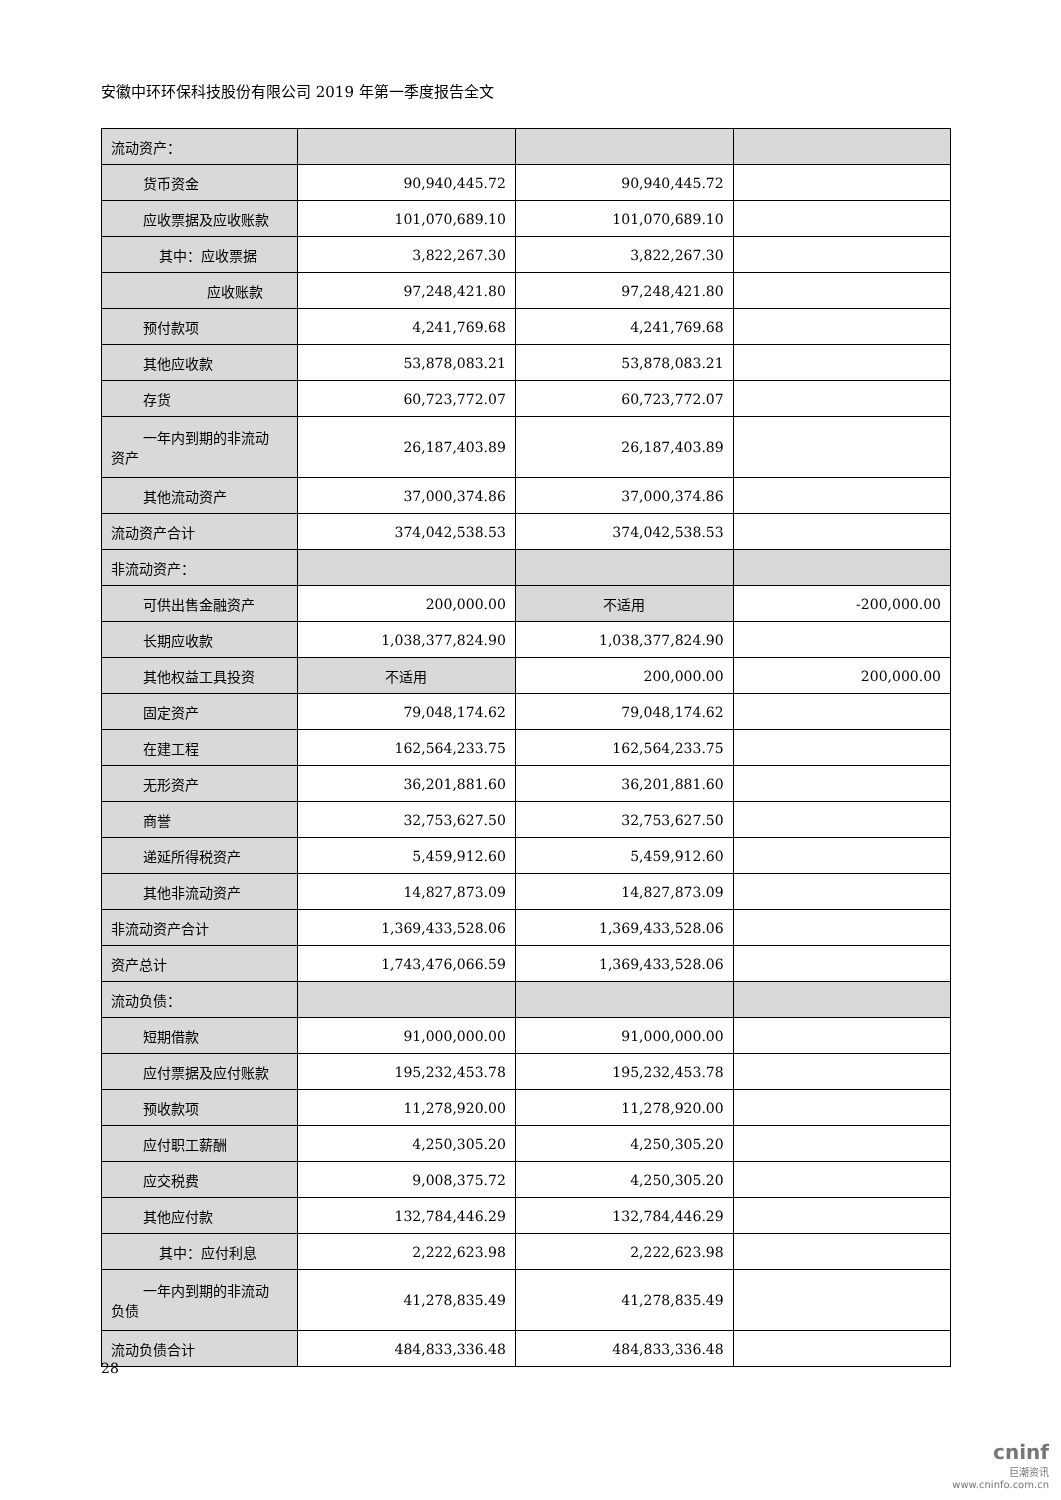安徽中环环保科技股份有限公司 2019 年第一季度报告全文
| 流动资产： | | | |
| 货币资金 | 90,940,445.72 | 90,940,445.72 | |
| 应收票据及应收账款 | 101,070,689.10 | 101,070,689.10 | |
| 其中：应收票据 | 3,822,267.30 | 3,822,267.30 | |
| 应收账款 | 97,248,421.80 | 97,248,421.80 | |
| 预付款项 | 4,241,769.68 | 4,241,769.68 | |
| 其他应收款 | 53,878,083.21 | 53,878,083.21 | |
| 存货 | 60,723,772.07 | 60,723,772.07 | |
| 一年内到期的非流动 资产 | 26,187,403.89 | 26,187,403.89 | |
| 其他流动资产 | 37,000,374.86 | 37,000,374.86 | |
| 流动资产合计 | 374,042,538.53 | 374,042,538.53 | |
| 非流动资产： | | | |
| 可供出售金融资产 | 200,000.00 | 不适用 | -200,000.00 |
| 长期应收款 | 1,038,377,824.90 | 1,038,377,824.90 | |
| 其他权益工具投资 | 不适用 | 200,000.00 | 200,000.00 |
| 固定资产 | 79,048,174.62 | 79,048,174.62 | |
| 在建工程 | 162,564,233.75 | 162,564,233.75 | |
| 无形资产 | 36,201,881.60 | 36,201,881.60 | |
| 商誉 | 32,753,627.50 | 32,753,627.50 | |
| 递延所得税资产 | 5,459,912.60 | 5,459,912.60 | |
| 其他非流动资产 | 14,827,873.09 | 14,827,873.09 | |
| 非流动资产合计 | 1,369,433,528.06 | 1,369,433,528.06 | |
| 资产总计 | 1,743,476,066.59 | 1,369,433,528.06 | |
| 流动负债： | | | |
| 短期借款 | 91,000,000.00 | 91,000,000.00 | |
| 应付票据及应付账款 | 195,232,453.78 | 195,232,453.78 | |
| 预收款项 | 11,278,920.00 | 11,278,920.00 | |
| 应付职工薪酬 | 4,250,305.20 | 4,250,305.20 | |
| 应交税费 | 9,008,375.72 | 4,250,305.20 | |
| 其他应付款 | 132,784,446.29 | 132,784,446.29 | |
| 其中：应付利息 | 2,222,623.98 | 2,222,623.98 | |
| 一年内到期的非流动 负债 | 41,278,835.49 | 41,278,835.49 | |
| 流动负债合计 | 484,833,336.48 | 484,833,336.48 | |
28
cninf
巨潮资讯
www.cninfo.com.cn